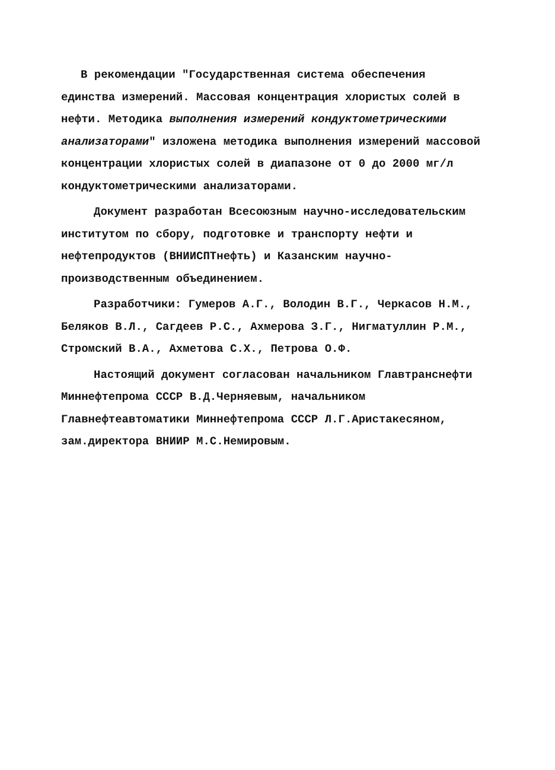В рекомендации "Государственная система обеспечения единства измерений. Массовая концентрация хлористых солей в нефти. Методика выполнения измерений кондуктометрическими анализаторами" изложена методика выполнения измерений массовой концентрации хлористых солей в диапазоне от 0 до 2000 мг/л кондуктометрическими анализаторами.
Документ разработан Всесоюзным научно-исследовательским институтом по сбору, подготовке и транспорту нефти и нефтепродуктов (ВНИИСПТнефть) и Казанским научно-производственным объединением.
Разработчики: Гумеров А.Г., Володин В.Г., Черкасов Н.М., Беляков В.Л., Сагдеев Р.С., Ахмерова З.Г., Нигматуллин Р.М., Стромский В.А., Ахметова С.Х., Петрова О.Ф.
Настоящий документ согласован начальником Главтранснефти Миннефтепрома СССР В.Д.Черняевым, начальником Главнефтеавтоматики Миннефтепрома СССР Л.Г.Аристакесяном, зам.директора ВНИИР М.С.Немировым.